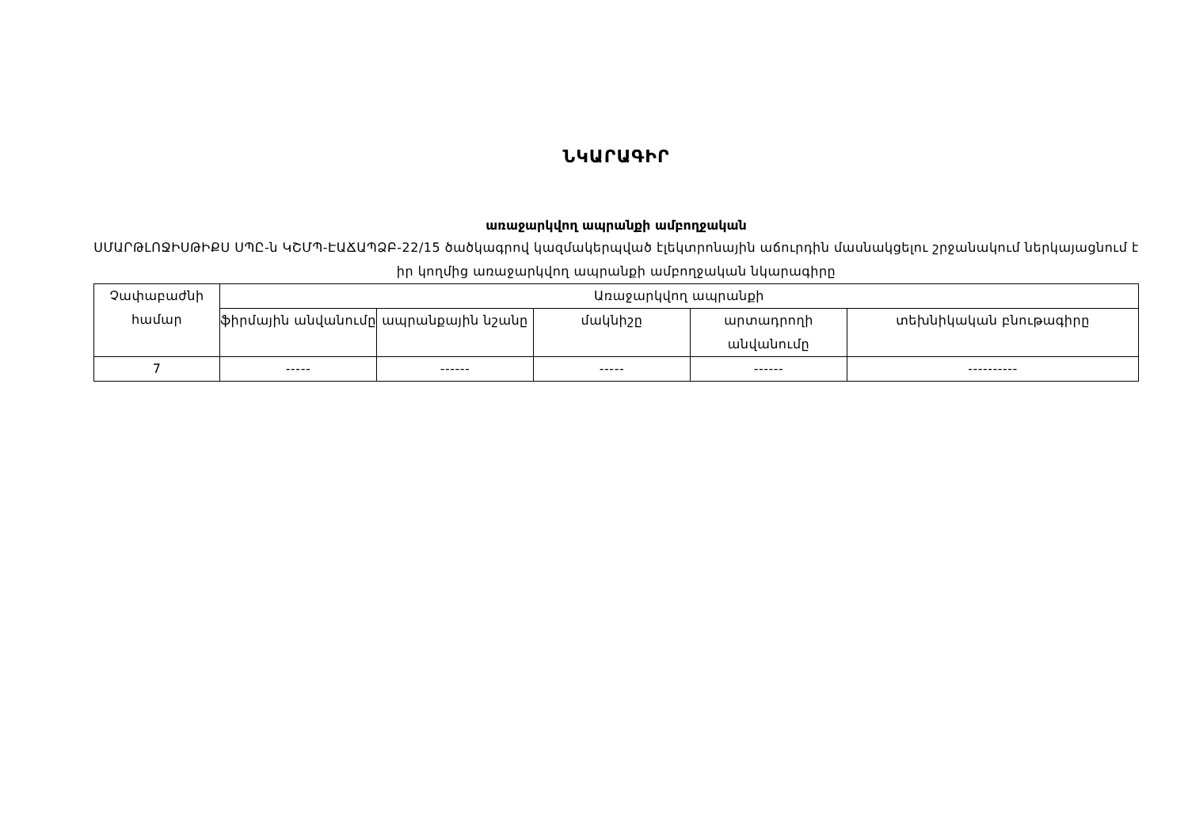ՆԿԱՐԱԳԻՐ
առաջարկվող ապրանքի ամբողջական
ՍՄԱՐԹԼՈՋԻՍԹԻՔՍ ՍՊԸ-ն ԿՇՄՊ-ԷԱՃԱՊՁԲ-22/15 ծածկագրով կազմակերպված էլեկտրոնային աճուրդին մասնակցելու շրջանակում ներկայացնում է իր կողմից առաջարկվող ապրանքի ամբողջական նկարագիրը
| Չափաբաժնի համար | Առաջարկվող ապրանքի | | | | |
| --- | --- | --- | --- | --- | --- |
| | ֆիրմային անվանումը | ապրանքային նշանը | մակնիշը | արտադրողի անվանումը | տեխնիկական բնութագիրը |
| 7 | ----- | ------ | ----- | ------ | ---------- |